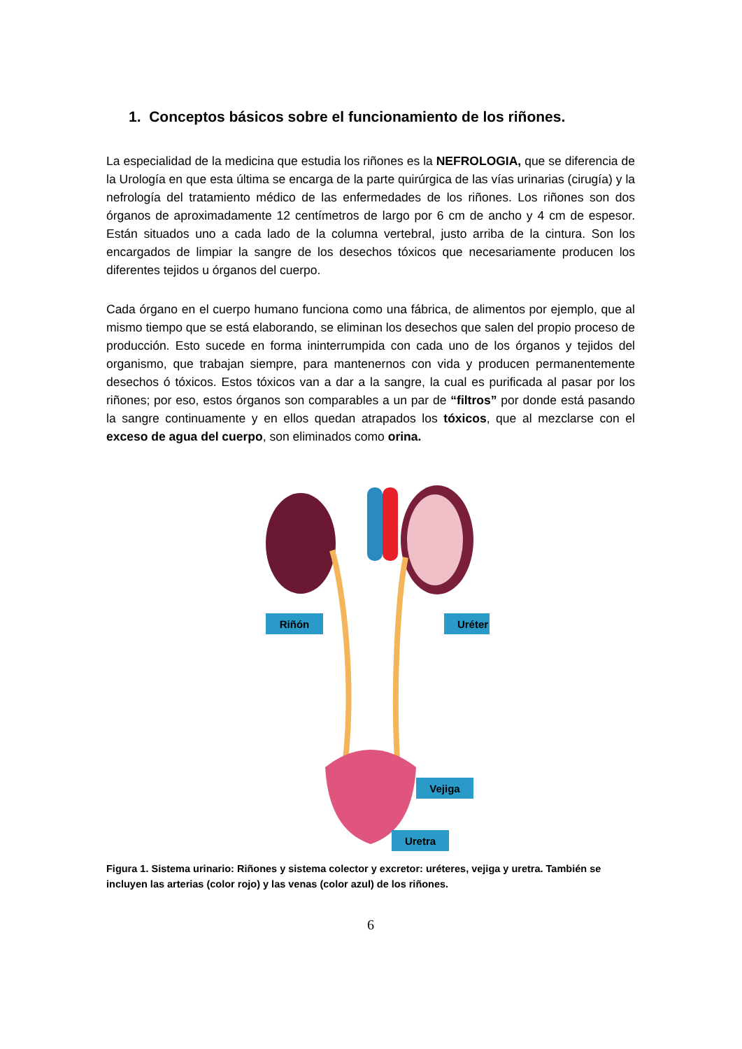1. Conceptos básicos sobre el funcionamiento de los riñones.
La especialidad de la medicina que estudia los riñones es la NEFROLOGIA, que se diferencia de la Urología en que esta última se encarga de la parte quirúrgica de las vías urinarias (cirugía) y la nefrología del tratamiento médico de las enfermedades de los riñones. Los riñones son dos órganos de aproximadamente 12 centímetros de largo por 6 cm de ancho y 4 cm de espesor. Están situados uno a cada lado de la columna vertebral, justo arriba de la cintura. Son los encargados de limpiar la sangre de los desechos tóxicos que necesariamente producen los diferentes tejidos u órganos del cuerpo.
Cada órgano en el cuerpo humano funciona como una fábrica, de alimentos por ejemplo, que al mismo tiempo que se está elaborando, se eliminan los desechos que salen del propio proceso de producción. Esto sucede en forma ininterrumpida con cada uno de los órganos y tejidos del organismo, que trabajan siempre, para mantenernos con vida y producen permanentemente desechos ó tóxicos. Estos tóxicos van a dar a la sangre, la cual es purificada al pasar por los riñones; por eso, estos órganos son comparables a un par de “filtros” por donde está pasando la sangre continuamente y en ellos quedan atrapados los tóxicos, que al mezclarse con el exceso de agua del cuerpo, son eliminados como orina.
Riñón
Uréter
Vejiga
Uretra
Figura 1. Sistema urinario: Riñones y sistema colector y excretor: uréteres, vejiga y uretra. También se incluyen las arterias (color rojo) y las venas (color azul) de los riñones.
6